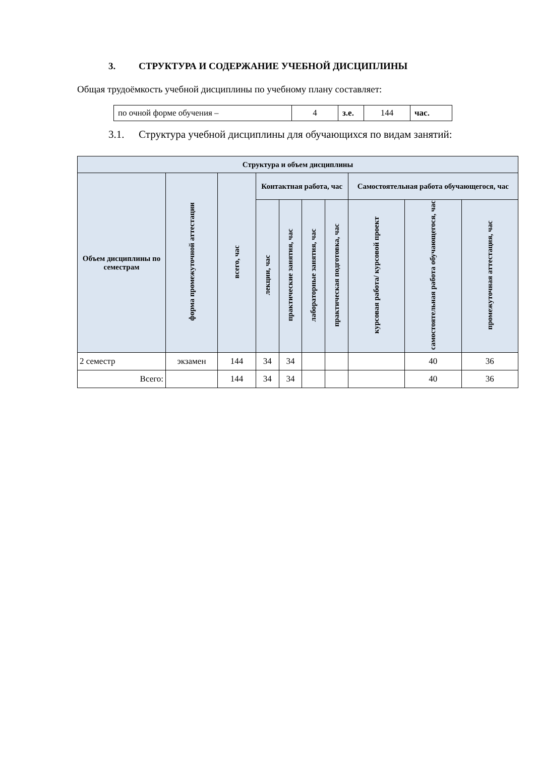3. СТРУКТУРА И СОДЕРЖАНИЕ УЧЕБНОЙ ДИСЦИПЛИНЫ
Общая трудоёмкость учебной дисциплины по учебному плану составляет:
| по очной форме обучения – | 4 | з.е. | 144 | час. |
3.1. Структура учебной дисциплины для обучающихся по видам занятий:
| Структура и объем дисциплины | | | | | | | | | |
| --- | --- | --- | --- | --- | --- | --- | --- | --- | --- |
| Объем дисциплины по семестрам | форма промежуточной аттестации | всего, час | Контактная работа, час | | | | Самостоятельная работа обучающегося, час | | |
| | | | лекции, час | практические занятия, час | лабораторные занятия, час | практическая подготовка, час | курсовая работа/ курсовой проект | самостоятельная работа обучающегося, час | промежуточная аттестация, час |
| 2 семестр | экзамен | 144 | 34 | 34 | | | | 40 | 36 |
| Всего: | | 144 | 34 | 34 | | | | 40 | 36 |